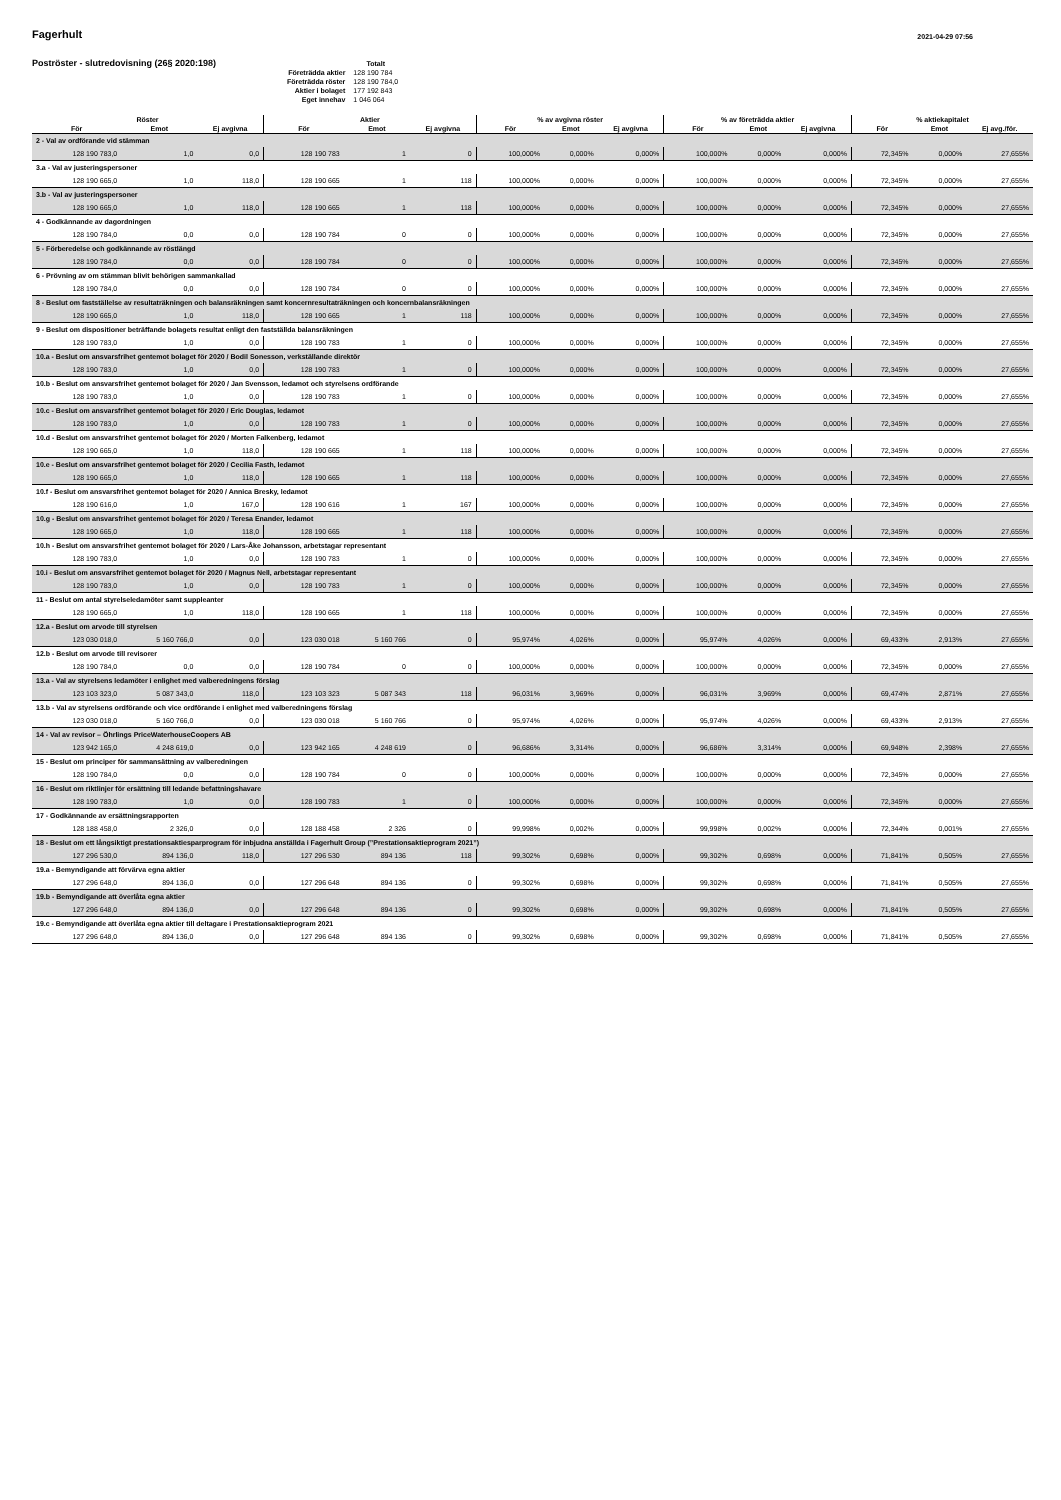Fagerhult
2021-04-29 07:56
Poströster - slutredovisning (26§ 2020:198)
| | Totalt |
| Företrädda aktier | 128 190 784 |
| Företrädda röster | 128 190 784,0 |
| Aktier i bolaget | 177 192 843 |
| Eget innehav | 1 046 064 |
| Röster | | | Aktier | | | % av avgivna röster | | | % av företrädda aktier | | | % aktiekapitalet | | |
| --- | --- | --- | --- | --- | --- | --- | --- | --- | --- | --- | --- | --- | --- | --- |
| För | Emot | Ej avgivna | För | Emot | Ej avgivna | För | Emot | Ej avgivna | För | Emot | Ej avgivna | För | Emot | Ej avg./för. |
| 2 - Val av ordförande vid stämman | | | | | | | | | | | | | | |
| 128 190 783,0 | 1,0 | 0,0 | 128 190 783 | 1 | 0 | 100,000% | 0,000% | 0,000% | 100,000% | 0,000% | 0,000% | 72,345% | 0,000% | 27,655% |
| 3.a - Val av justeringspersoner | | | | | | | | | | | | | | |
| 128 190 665,0 | 1,0 | 118,0 | 128 190 665 | 1 | 118 | 100,000% | 0,000% | 0,000% | 100,000% | 0,000% | 0,000% | 72,345% | 0,000% | 27,655% |
| 3.b - Val av justeringspersoner | | | | | | | | | | | | | | |
| 128 190 665,0 | 1,0 | 118,0 | 128 190 665 | 1 | 118 | 100,000% | 0,000% | 0,000% | 100,000% | 0,000% | 0,000% | 72,345% | 0,000% | 27,655% |
| 4 - Godkännande av dagordningen | | | | | | | | | | | | | | |
| 128 190 784,0 | 0,0 | 0,0 | 128 190 784 | 0 | 0 | 100,000% | 0,000% | 0,000% | 100,000% | 0,000% | 0,000% | 72,345% | 0,000% | 27,655% |
| 5 - Förberedelse och godkännande av röstlängd | | | | | | | | | | | | | | |
| 128 190 784,0 | 0,0 | 0,0 | 128 190 784 | 0 | 0 | 100,000% | 0,000% | 0,000% | 100,000% | 0,000% | 0,000% | 72,345% | 0,000% | 27,655% |
| 6 - Prövning av om stämman blivit behörigen sammankallad | | | | | | | | | | | | | | |
| 128 190 784,0 | 0,0 | 0,0 | 128 190 784 | 0 | 0 | 100,000% | 0,000% | 0,000% | 100,000% | 0,000% | 0,000% | 72,345% | 0,000% | 27,655% |
| 8 - Beslut om fastställelse av resultaträkningen och balansräkningen samt koncernresultaträkningen och koncernbalansräkningen | | | | | | | | | | | | | | |
| 128 190 665,0 | 1,0 | 118,0 | 128 190 665 | 1 | 118 | 100,000% | 0,000% | 0,000% | 100,000% | 0,000% | 0,000% | 72,345% | 0,000% | 27,655% |
| 9 - Beslut om dispositioner beträffande bolagets resultat enligt den fastställda balansräkningen | | | | | | | | | | | | | | |
| 128 190 783,0 | 1,0 | 0,0 | 128 190 783 | 1 | 0 | 100,000% | 0,000% | 0,000% | 100,000% | 0,000% | 0,000% | 72,345% | 0,000% | 27,655% |
| 10.a - Beslut om ansvarsfrihet gentemot bolaget för 2020 / Bodil Sonesson, verkställande direktör | | | | | | | | | | | | | | |
| 128 190 783,0 | 1,0 | 0,0 | 128 190 783 | 1 | 0 | 100,000% | 0,000% | 0,000% | 100,000% | 0,000% | 0,000% | 72,345% | 0,000% | 27,655% |
| 10.b - Beslut om ansvarsfrihet gentemot bolaget för 2020 / Jan Svensson, ledamot och styrelsens ordförande | | | | | | | | | | | | | | |
| 128 190 783,0 | 1,0 | 0,0 | 128 190 783 | 1 | 0 | 100,000% | 0,000% | 0,000% | 100,000% | 0,000% | 0,000% | 72,345% | 0,000% | 27,655% |
| 10.c - Beslut om ansvarsfrihet gentemot bolaget för 2020 / Eric Douglas, ledamot | | | | | | | | | | | | | | |
| 128 190 783,0 | 1,0 | 0,0 | 128 190 783 | 1 | 0 | 100,000% | 0,000% | 0,000% | 100,000% | 0,000% | 0,000% | 72,345% | 0,000% | 27,655% |
| 10.d - Beslut om ansvarsfrihet gentemot bolaget för 2020 / Morten Falkenberg, ledamot | | | | | | | | | | | | | | |
| 128 190 665,0 | 1,0 | 118,0 | 128 190 665 | 1 | 118 | 100,000% | 0,000% | 0,000% | 100,000% | 0,000% | 0,000% | 72,345% | 0,000% | 27,655% |
| 10.e - Beslut om ansvarsfrihet gentemot bolaget för 2020 / Cecilia Fasth, ledamot | | | | | | | | | | | | | | |
| 128 190 665,0 | 1,0 | 118,0 | 128 190 665 | 1 | 118 | 100,000% | 0,000% | 0,000% | 100,000% | 0,000% | 0,000% | 72,345% | 0,000% | 27,655% |
| 10.f - Beslut om ansvarsfrihet gentemot bolaget för 2020 / Annica Bresky, ledamot | | | | | | | | | | | | | | |
| 128 190 616,0 | 1,0 | 167,0 | 128 190 616 | 1 | 167 | 100,000% | 0,000% | 0,000% | 100,000% | 0,000% | 0,000% | 72,345% | 0,000% | 27,655% |
| 10.g - Beslut om ansvarsfrihet gentemot bolaget för 2020 / Teresa Enander, ledamot | | | | | | | | | | | | | | |
| 128 190 665,0 | 1,0 | 118,0 | 128 190 665 | 1 | 118 | 100,000% | 0,000% | 0,000% | 100,000% | 0,000% | 0,000% | 72,345% | 0,000% | 27,655% |
| 10.h - Beslut om ansvarsfrihet gentemot bolaget för 2020 / Lars-Åke Johansson, arbetstagar representant | | | | | | | | | | | | | | |
| 128 190 783,0 | 1,0 | 0,0 | 128 190 783 | 1 | 0 | 100,000% | 0,000% | 0,000% | 100,000% | 0,000% | 0,000% | 72,345% | 0,000% | 27,655% |
| 10.i - Beslut om ansvarsfrihet gentemot bolaget för 2020 / Magnus Nell, arbetstagar representant | | | | | | | | | | | | | | |
| 128 190 783,0 | 1,0 | 0,0 | 128 190 783 | 1 | 0 | 100,000% | 0,000% | 0,000% | 100,000% | 0,000% | 0,000% | 72,345% | 0,000% | 27,655% |
| 11 - Beslut om antal styrelseledamöter samt suppleanter | | | | | | | | | | | | | | |
| 128 190 665,0 | 1,0 | 118,0 | 128 190 665 | 1 | 118 | 100,000% | 0,000% | 0,000% | 100,000% | 0,000% | 0,000% | 72,345% | 0,000% | 27,655% |
| 12.a - Beslut om arvode till styrelsen | | | | | | | | | | | | | | |
| 123 030 018,0 | 5 160 766,0 | 0,0 | 123 030 018 | 5 160 766 | 0 | 95,974% | 4,026% | 0,000% | 95,974% | 4,026% | 0,000% | 69,433% | 2,913% | 27,655% |
| 12.b - Beslut om arvode till revisorer | | | | | | | | | | | | | | |
| 128 190 784,0 | 0,0 | 0,0 | 128 190 784 | 0 | 0 | 100,000% | 0,000% | 0,000% | 100,000% | 0,000% | 0,000% | 72,345% | 0,000% | 27,655% |
| 13.a - Val av styrelsens ledamöter i enlighet med valberedningens förslag | | | | | | | | | | | | | | |
| 123 103 323,0 | 5 087 343,0 | 118,0 | 123 103 323 | 5 087 343 | 118 | 96,031% | 3,969% | 0,000% | 96,031% | 3,969% | 0,000% | 69,474% | 2,871% | 27,655% |
| 13.b - Val av styrelsens ordförande och vice ordförande i enlighet med valberedningens förslag | | | | | | | | | | | | | | |
| 123 030 018,0 | 5 160 766,0 | 0,0 | 123 030 018 | 5 160 766 | 0 | 95,974% | 4,026% | 0,000% | 95,974% | 4,026% | 0,000% | 69,433% | 2,913% | 27,655% |
| 14 - Val av revisor – Öhrlings PriceWaterhouseCoopers AB | | | | | | | | | | | | | | |
| 123 942 165,0 | 4 248 619,0 | 0,0 | 123 942 165 | 4 248 619 | 0 | 96,686% | 3,314% | 0,000% | 96,686% | 3,314% | 0,000% | 69,948% | 2,398% | 27,655% |
| 15 - Beslut om principer för sammansättning av valberedningen | | | | | | | | | | | | | | |
| 128 190 784,0 | 0,0 | 0,0 | 128 190 784 | 0 | 0 | 100,000% | 0,000% | 0,000% | 100,000% | 0,000% | 0,000% | 72,345% | 0,000% | 27,655% |
| 16 - Beslut om riktlinjer för ersättning till ledande befattningshavare | | | | | | | | | | | | | | |
| 128 190 783,0 | 1,0 | 0,0 | 128 190 783 | 1 | 0 | 100,000% | 0,000% | 0,000% | 100,000% | 0,000% | 0,000% | 72,345% | 0,000% | 27,655% |
| 17 - Godkännande av ersättningsrapporten | | | | | | | | | | | | | | |
| 128 188 458,0 | 2 326,0 | 0,0 | 128 188 458 | 2 326 | 0 | 99,998% | 0,002% | 0,000% | 99,998% | 0,002% | 0,000% | 72,344% | 0,001% | 27,655% |
| 18 - Beslut om ett långsiktigt prestationsaktiesparprogram för inbjudna anställda i Fagerhult Group (”Prestationsaktieprogram 2021”) | | | | | | | | | | | | | | |
| 127 296 530,0 | 894 136,0 | 118,0 | 127 296 530 | 894 136 | 118 | 99,302% | 0,698% | 0,000% | 99,302% | 0,698% | 0,000% | 71,841% | 0,505% | 27,655% |
| 19.a - Bemyndigande att förvärva egna aktier | | | | | | | | | | | | | | |
| 127 296 648,0 | 894 136,0 | 0,0 | 127 296 648 | 894 136 | 0 | 99,302% | 0,698% | 0,000% | 99,302% | 0,698% | 0,000% | 71,841% | 0,505% | 27,655% |
| 19.b - Bemyndigande att överlåta egna aktier | | | | | | | | | | | | | | |
| 127 296 648,0 | 894 136,0 | 0,0 | 127 296 648 | 894 136 | 0 | 99,302% | 0,698% | 0,000% | 99,302% | 0,698% | 0,000% | 71,841% | 0,505% | 27,655% |
| 19.c - Bemyndigande att överlåta egna aktier till deltagare i Prestationsaktieprogram 2021 | | | | | | | | | | | | | | |
| 127 296 648,0 | 894 136,0 | 0,0 | 127 296 648 | 894 136 | 0 | 99,302% | 0,698% | 0,000% | 99,302% | 0,698% | 0,000% | 71,841% | 0,505% | 27,655% |